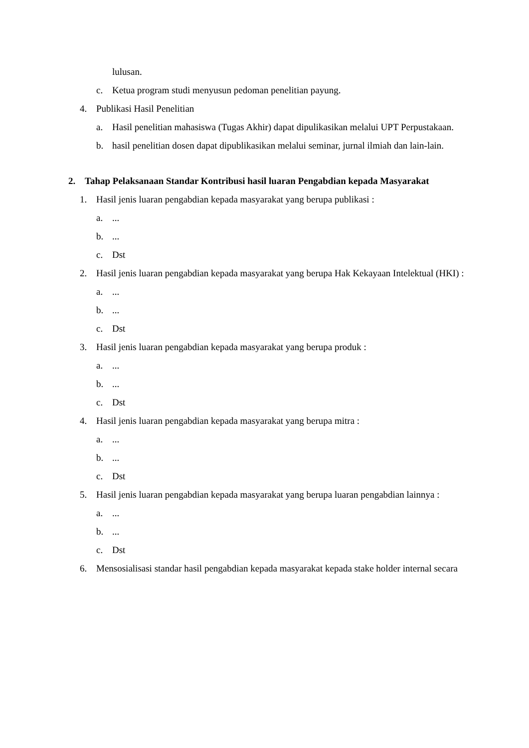lulusan.
c. Ketua program studi menyusun pedoman penelitian payung.
4. Publikasi Hasil Penelitian
a. Hasil penelitian mahasiswa (Tugas Akhir) dapat dipulikasikan melalui UPT Perpustakaan.
b. hasil penelitian dosen dapat dipublikasikan melalui seminar, jurnal ilmiah dan lain-lain.
2. Tahap Pelaksanaan Standar Kontribusi hasil luaran Pengabdian kepada Masyarakat
1. Hasil jenis luaran pengabdian kepada masyarakat yang berupa publikasi :
a....
b....
c. Dst
2. Hasil jenis luaran pengabdian kepada masyarakat yang berupa Hak Kekayaan Intelektual (HKI) :
a....
b....
c. Dst
3. Hasil jenis luaran pengabdian kepada masyarakat yang berupa produk :
a....
b....
c. Dst
4. Hasil jenis luaran pengabdian kepada masyarakat yang berupa mitra :
a....
b....
c. Dst
5. Hasil jenis luaran pengabdian kepada masyarakat yang berupa luaran pengabdian lainnya :
a....
b....
c. Dst
6. Mensosialisasi standar hasil pengabdian kepada masyarakat kepada stake holder internal secara